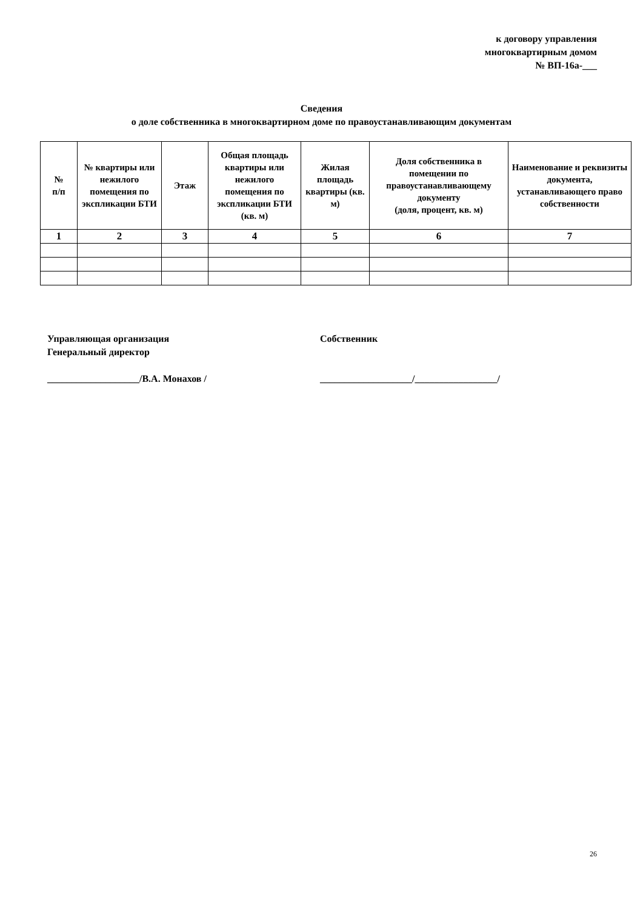к договору управления
многоквартирным домом
№ ВП-16а-___
Сведения
о доле собственника в многоквартирном доме по правоустанавливающим документам
| № п/п | № квартиры или нежилого помещения по экспликации БТИ | Этаж | Общая площадь квартиры или нежилого помещения по экспликации БТИ (кв. м) | Жилая площадь квартиры (кв. м) | Доля собственника в помещении по правоустанавливающему документу (доля, процент, кв. м) | Наименование и реквизиты документа, устанавливающего право собственности |
| --- | --- | --- | --- | --- | --- | --- |
| 1 | 2 | 3 | 4 | 5 | 6 | 7 |
Управляющая организация
Генеральный директор
___________________/В.А. Монахов /
Собственник
___________________/_________________/
26